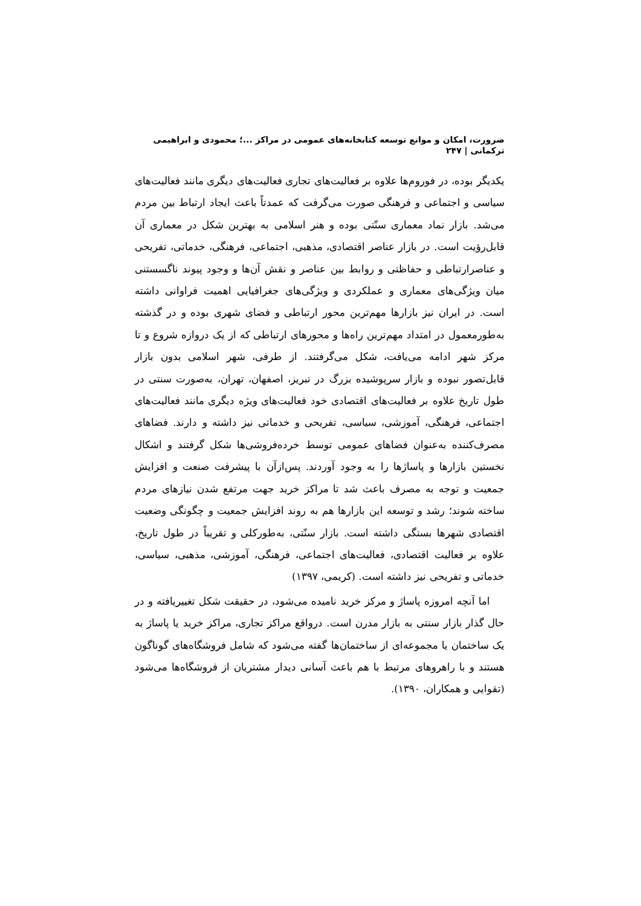ضرورت، امکان و موانع توسعه کتابخانه‌های عمومی در مراکز ...؛ محمودی و ابراهیمی ترکمانی | ۲۴۷
یکدیگر بوده، در فوروم‌ها علاوه بر فعالیت‌های تجاری فعالیت‌های دیگری مانند فعالیت‌های سیاسی و اجتماعی و فرهنگی صورت می‌گرفت که عمدتاً باعث ایجاد ارتباط بین مردم می‌شد. بازار نماد معماری سنّتی بوده و هنر اسلامی به بهترین شکل در معماری آن قابل‌رؤیت است. در بازار عناصر اقتصادی، مذهبی، اجتماعی، فرهنگی، خدماتی، تفریحی و عناصرارتباطی و حفاظتی و روابط بین عناصر و نقش آن‌ها و وجود پیوند ناگسستنی میان ویژگی‌های معماری و عملکردی و ویژگی‌های جغرافیایی اهمیت فراوانی داشته است. در ایران نیز بازارها مهم‌ترین محور ارتباطی و فضای شهری بوده و در گذشته به‌طورمعمول در امتداد مهم‌ترین راه‌ها و محورهای ارتباطی که از یک دروازه شروع و تا مرکز شهر ادامه می‌یافت، شکل می‌گرفتند. از طرفی، شهر اسلامی بدون بازار قابل‌تصور نبوده و بازار سرپوشیده بزرگ در تبریز، اصفهان، تهران، به‌صورت سنتی در طول تاریخ علاوه بر فعالیت‌های اقتصادی خود فعالیت‌های ویژه دیگری مانند فعالیت‌های اجتماعی، فرهنگی، آموزشی، سیاسی، تفریحی و خدماتی نیز داشته و دارند. فضاهای مصرف‌کننده به‌عنوان فضاهای عمومی توسط خرده‌فروشی‌ها شکل گرفتند و اشکال نخستین بازارها و پاساژها را به وجود آوردند. پس‌ازآن با پیشرفت صنعت و افزایش جمعیت و توجه به مصرف باعث شد تا مراکز خرید جهت مرتفع شدن نیازهای مردم ساخته شوند؛ رشد و توسعه این بازارها هم به روند افزایش جمعیت و چگونگی وضعیت اقتصادی شهرها بستگی داشته است. بازار سنّتی، به‌طورکلی و تقریباً در طول تاریخ، علاوه بر فعالیت اقتصادی، فعالیت‌های اجتماعی، فرهنگی، آموزشی، مذهبی، سیاسی، خدماتی و تفریحی نیز داشته است. (کریمی، ۱۳۹۷)
اما آنچه امروزه پاساژ و مرکز خرید نامیده می‌شود، در حقیقت شکل تغییریافته و در حال گذار بازار سنتی به بازار مدرن است. درواقع مراکز تجاری، مراکز خرید یا پاساژ به یک ساختمان یا مجموعه‌ای از ساختمان‌ها گفته می‌شود که شامل فروشگاه‌های گوناگون هستند و با راهروهای مرتبط با هم باعث آسانی دیدار مشتریان از فروشگاه‌ها می‌شود (تقوایی و همکاران، ۱۳۹۰).